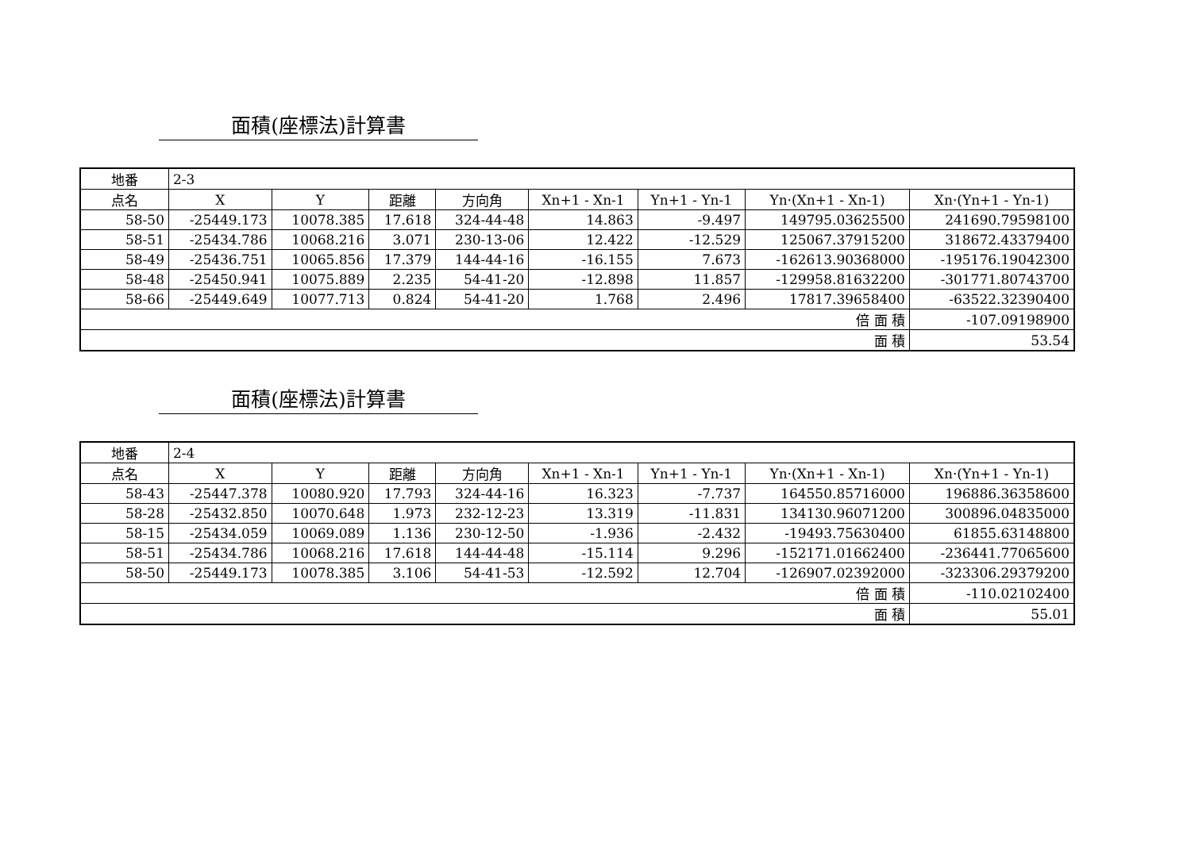面積(座標法)計算書
| 地番 | 2-3 | | | | | | | |
| 点名 | X | Y | 距離 | 方向角 | Xn+1 - Xn-1 | Yn+1 - Yn-1 | Yn·(Xn+1 - Xn-1) | Xn·(Yn+1 - Yn-1) |
| 58-50 | -25449.173 | 10078.385 | 17.618 | 324-44-48 | 14.863 | -9.497 | 149795.03625500 | 241690.79598100 |
| 58-51 | -25434.786 | 10068.216 | 3.071 | 230-13-06 | 12.422 | -12.529 | 125067.37915200 | 318672.43379400 |
| 58-49 | -25436.751 | 10065.856 | 17.379 | 144-44-16 | -16.155 | 7.673 | -162613.90368000 | -195176.19042300 |
| 58-48 | -25450.941 | 10075.889 | 2.235 | 54-41-20 | -12.898 | 11.857 | -129958.81632200 | -301771.80743700 |
| 58-66 | -25449.649 | 10077.713 | 0.824 | 54-41-20 | 1.768 | 2.496 | 17817.39658400 | -63522.32390400 |
| 倍 面 積 | | | | | | | | -107.09198900 |
| 面 積 | | | | | | | | 53.54 |
面積(座標法)計算書
| 地番 | 2-4 | | | | | | | |
| 点名 | X | Y | 距離 | 方向角 | Xn+1 - Xn-1 | Yn+1 - Yn-1 | Yn·(Xn+1 - Xn-1) | Xn·(Yn+1 - Yn-1) |
| 58-43 | -25447.378 | 10080.920 | 17.793 | 324-44-16 | 16.323 | -7.737 | 164550.85716000 | 196886.36358600 |
| 58-28 | -25432.850 | 10070.648 | 1.973 | 232-12-23 | 13.319 | -11.831 | 134130.96071200 | 300896.04835000 |
| 58-15 | -25434.059 | 10069.089 | 1.136 | 230-12-50 | -1.936 | -2.432 | -19493.75630400 | 61855.63148800 |
| 58-51 | -25434.786 | 10068.216 | 17.618 | 144-44-48 | -15.114 | 9.296 | -152171.01662400 | -236441.77065600 |
| 58-50 | -25449.173 | 10078.385 | 3.106 | 54-41-53 | -12.592 | 12.704 | -126907.02392000 | -323306.29379200 |
| 倍 面 積 | | | | | | | | -110.02102400 |
| 面 積 | | | | | | | | 55.01 |